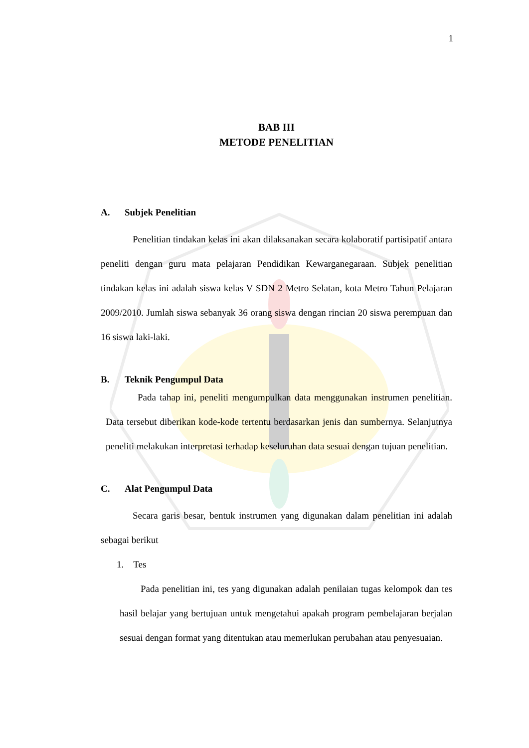1
BAB III
METODE PENELITIAN
A. Subjek Penelitian
Penelitian tindakan kelas ini akan dilaksanakan secara kolaboratif partisipatif antara peneliti dengan guru mata pelajaran Pendidikan Kewarganegaraan. Subjek penelitian tindakan kelas ini adalah siswa kelas V SDN 2 Metro Selatan, kota Metro Tahun Pelajaran 2009/2010. Jumlah siswa sebanyak 36 orang siswa dengan rincian 20 siswa perempuan dan 16 siswa laki-laki.
B. Teknik Pengumpul Data
Pada tahap ini, peneliti mengumpulkan data menggunakan instrumen penelitian. Data tersebut diberikan kode-kode tertentu berdasarkan jenis dan sumbernya. Selanjutnya peneliti melakukan interpretasi terhadap keseluruhan data sesuai dengan tujuan penelitian.
C. Alat Pengumpul Data
Secara garis besar, bentuk instrumen yang digunakan dalam penelitian ini adalah sebagai berikut
1. Tes
Pada penelitian ini, tes yang digunakan adalah penilaian tugas kelompok dan tes hasil belajar yang bertujuan untuk mengetahui apakah program pembelajaran berjalan sesuai dengan format yang ditentukan atau memerlukan perubahan atau penyesuaian.